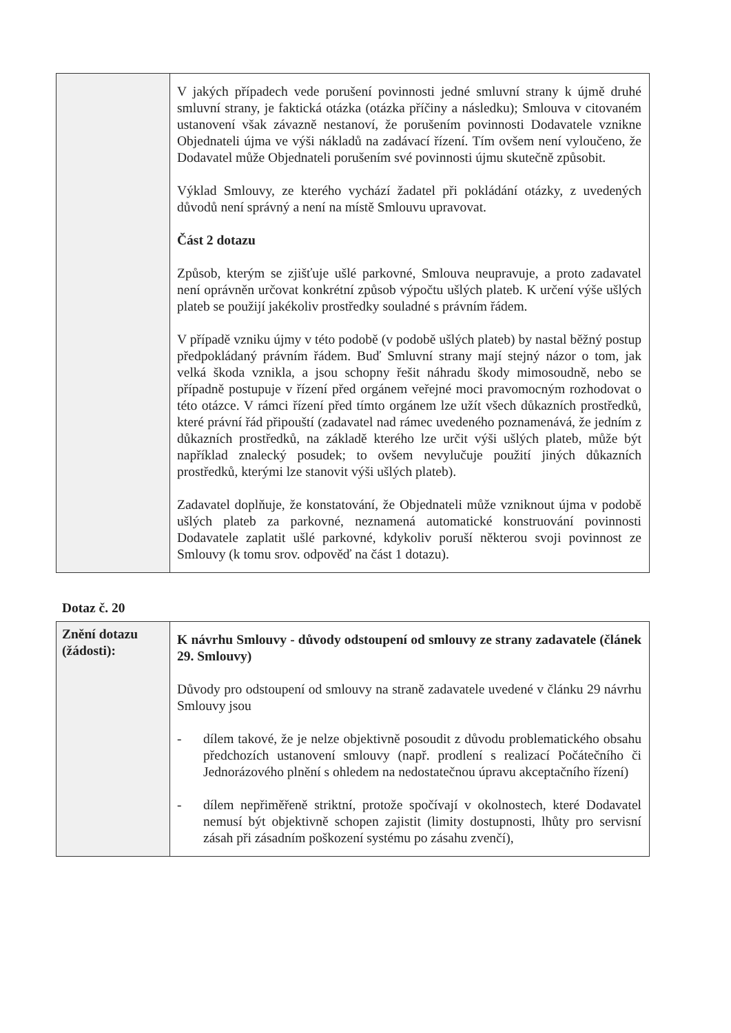| | V jakých případech vede porušení povinnosti jedné smluvní strany k újmě druhé smluvní strany, je faktická otázka (otázka příčiny a následku); Smlouva v citovaném ustanovení však závazně nestanoví, že porušením povinnosti Dodavatele vznikne Objednateli újma ve výši nákladů na zadávací řízení. Tím ovšem není vyloučeno, že Dodavatel může Objednateli porušením své povinnosti újmu skutečně způsobit. Výklad Smlouvy, ze kterého vychází žadatel při pokládání otázky, z uvedených důvodů není správný a není na místě Smlouvu upravovat. Část 2 dotazu Způsob, kterým se zjišťuje ušlé parkovné, Smlouva neupravuje, a proto zadavatel není oprávněn určovat konkrétní způsob výpočtu ušlých plateb. K určení výše ušlých plateb se použijí jakékoliv prostředky souladné s právním řádem. V případě vzniku újmy v této podobě (v podobě ušlých plateb) by nastal běžný postup předpokládaný právním řádem. Buď Smluvní strany mají stejný názor o tom, jak velká škoda vznikla, a jsou schopny řešit náhradu škody mimosoudně, nebo se případně postupuje v řízení před orgánem veřejné moci pravomocným rozhodovat o této otázce. V rámci řízení před tímto orgánem lze užít všech důkazních prostředků, které právní řád připouští (zadavatel nad rámec uvedeného poznamenává, že jedním z důkazních prostředků, na základě kterého lze určit výši ušlých plateb, může být například znalecký posudek; to ovšem nevylučuje použití jiných důkazních prostředků, kterými lze stanovit výši ušlých plateb). Zadavatel doplňuje, že konstatování, že Objednateli může vzniknout újma v podobě ušlých plateb za parkovné, neznamená automatické konstruování povinnosti Dodavatele zaplatit ušlé parkovné, kdykoliv poruší některou svoji povinnost ze Smlouvy (k tomu srov. odpověď na část 1 dotazu). |
Dotaz č. 20
| Znění dotazu (žádosti): | K návrhu Smlouvy - důvody odstoupení od smlouvy ze strany zadavatele (článek 29. Smlouvy) Důvody pro odstoupení od smlouvy na straně zadavatele uvedené v článku 29 návrhu Smlouvy jsou - dílem takové, že je nelze objektivně posoudit z důvodu problematického obsahu předchozích ustanovení smlouvy (např. prodlení s realizací Počátečního či Jednorázového plnění s ohledem na nedostatečnou úpravu akceptačního řízení) - dílem nepřiměřeně striktní, protože spočívají v okolnostech, které Dodavatel nemusí být objektivně schopen zajistit (limity dostupnosti, lhůty pro servisní zásah při zásadním poškození systému po zásahu zvenčí), |